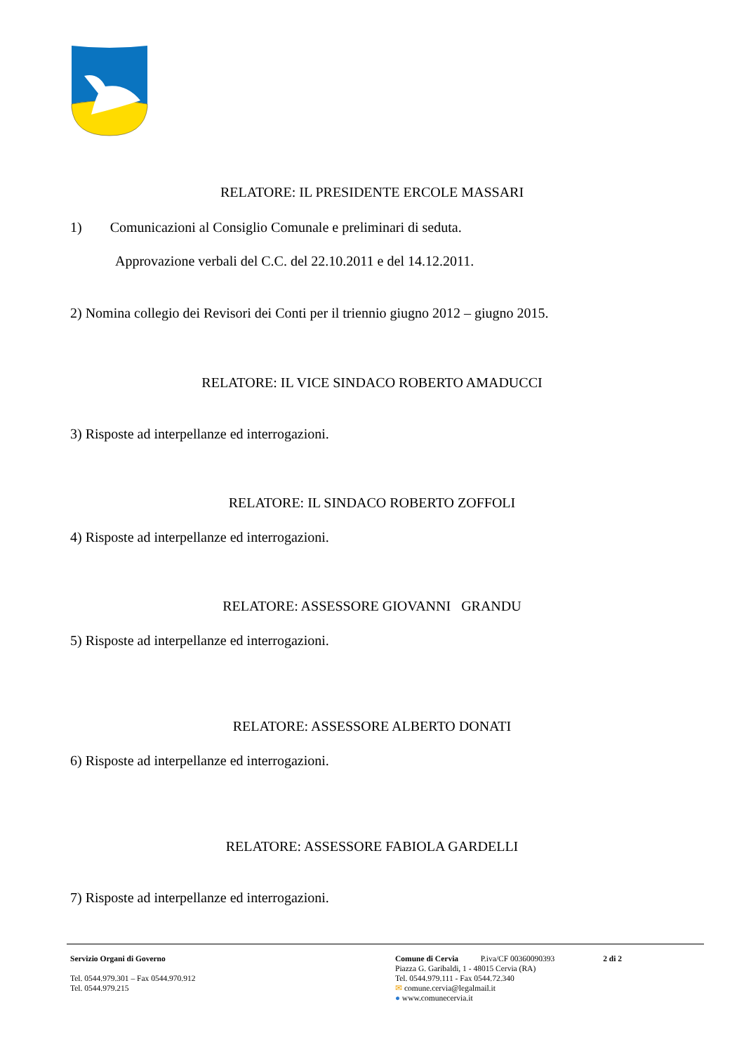RELATORE: IL PRESIDENTE ERCOLE MASSARI
1) Comunicazioni al Consiglio Comunale e preliminari di seduta.
Approvazione verbali del C.C. del 22.10.2011 e del 14.12.2011.
2) Nomina collegio dei Revisori dei Conti per il triennio giugno 2012 – giugno 2015.
RELATORE: IL VICE SINDACO ROBERTO AMADUCCI
3) Risposte ad interpellanze ed interrogazioni.
RELATORE: IL SINDACO ROBERTO ZOFFOLI
4) Risposte ad interpellanze ed interrogazioni.
RELATORE: ASSESSORE GIOVANNI GRANDU
5) Risposte ad interpellanze ed interrogazioni.
RELATORE: ASSESSORE ALBERTO DONATI
6) Risposte ad interpellanze ed interrogazioni.
RELATORE: ASSESSORE FABIOLA GARDELLI
7) Risposte ad interpellanze ed interrogazioni.
Servizio Organi di Governo
Tel. 0544.979.301 – Fax 0544.970.912
Tel. 0544.979.215
Comune di Cervia P.iva/CF 00360090393 2 di 2
Piazza G. Garibaldi, 1 - 48015 Cervia (RA)
Tel. 0544.979.111 - Fax 0544.72.340
✉ comune.cervia@legalmail.it
● www.comunecervia.it